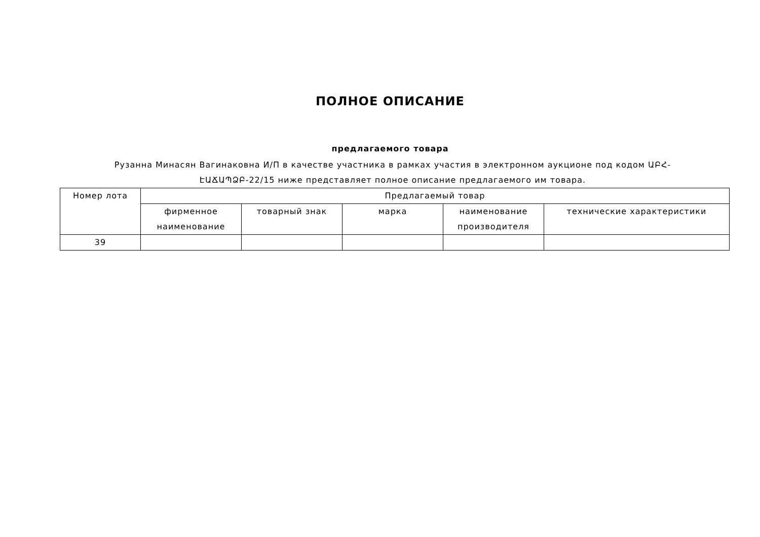ПОЛНОЕ ОПИСАНИЕ
предлагаемого товара
Рузанна Минасян Вагинаковна И/П в качестве участника в рамках участия в электронном аукционе под кодом ԱԲՀ-ԷԱՃԱՊՁԲ-22/15 ниже представляет полное описание предлагаемого им товара.
| Номер лота | Предлагаемый товар | | | | |
| --- | --- | --- | --- | --- | --- |
| | фирменное наименование | товарный знак | марка | наименование производителя | технические характеристики |
| 39 | | | | | |